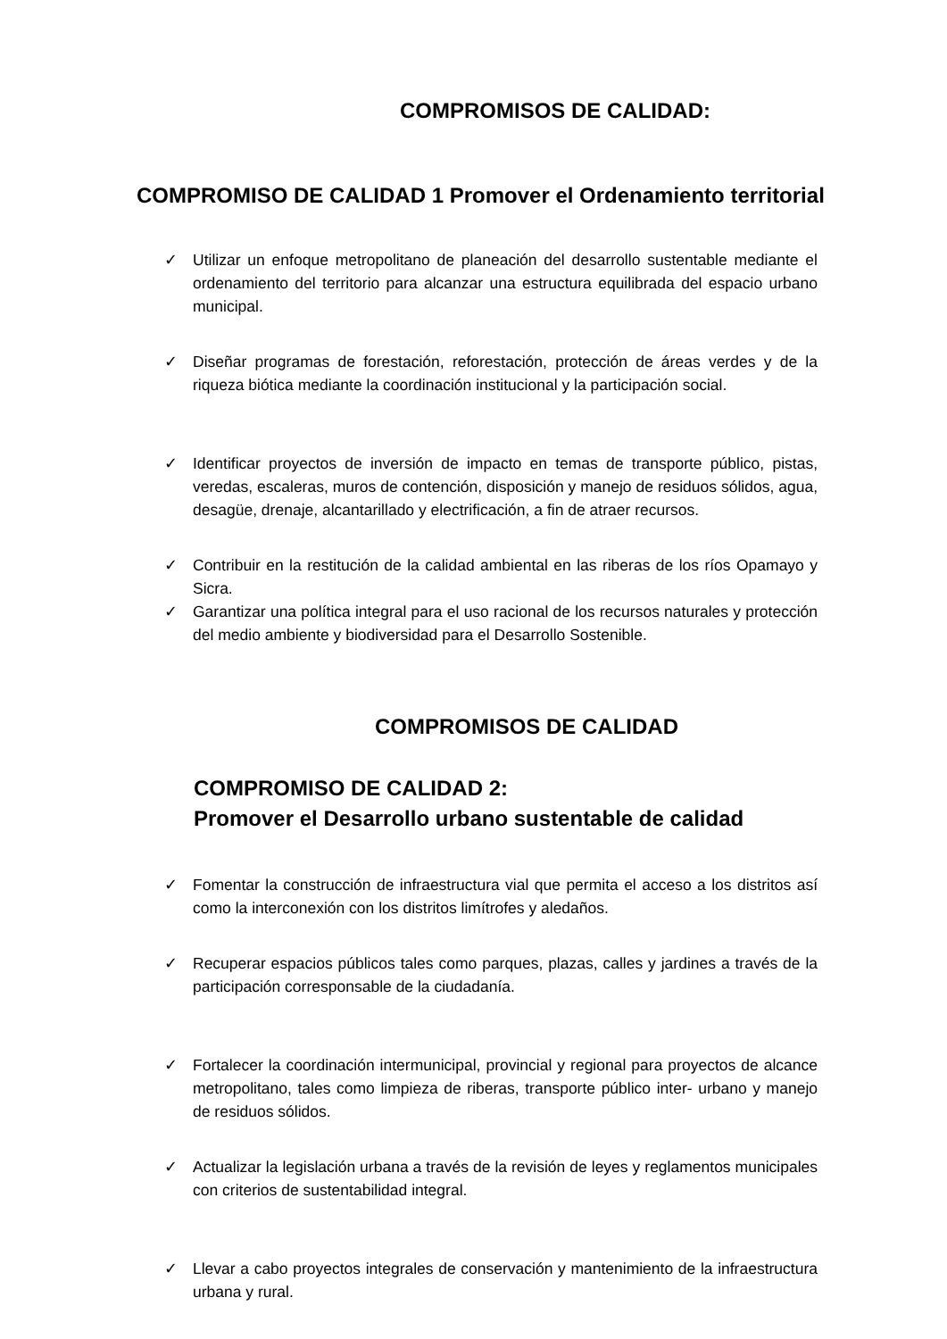COMPROMISOS DE CALIDAD:
COMPROMISO DE CALIDAD 1 Promover el Ordenamiento territorial
✓ Utilizar un enfoque metropolitano de planeación del desarrollo sustentable mediante el ordenamiento del territorio para alcanzar una estructura equilibrada del espacio urbano municipal.
✓ Diseñar programas de forestación, reforestación, protección de áreas verdes y de la riqueza biótica mediante la coordinación institucional y la participación social.
✓ Identificar proyectos de inversión de impacto en temas de transporte público, pistas, veredas, escaleras, muros de contención, disposición y manejo de residuos sólidos, agua, desagüe, drenaje, alcantarillado y electrificación, a fin de atraer recursos.
✓ Contribuir en la restitución de la calidad ambiental en las riberas de los ríos Opamayo y Sicra.
✓ Garantizar una política integral para el uso racional de los recursos naturales y protección del medio ambiente y biodiversidad para el Desarrollo Sostenible.
COMPROMISOS DE CALIDAD
COMPROMISO DE CALIDAD 2:
Promover el Desarrollo urbano sustentable de calidad
✓ Fomentar la construcción de infraestructura vial que permita el acceso a los distritos así como la interconexión con los distritos limítrofes y aledaños.
✓ Recuperar espacios públicos tales como parques, plazas, calles y jardines a través de la participación corresponsable de la ciudadanía.
✓ Fortalecer la coordinación intermunicipal, provincial y regional para proyectos de alcance metropolitano, tales como limpieza de riberas, transporte público inter- urbano y manejo de residuos sólidos.
✓ Actualizar la legislación urbana a través de la revisión de leyes y reglamentos municipales con criterios de sustentabilidad integral.
✓ Llevar a cabo proyectos integrales de conservación y mantenimiento de la infraestructura urbana y rural.